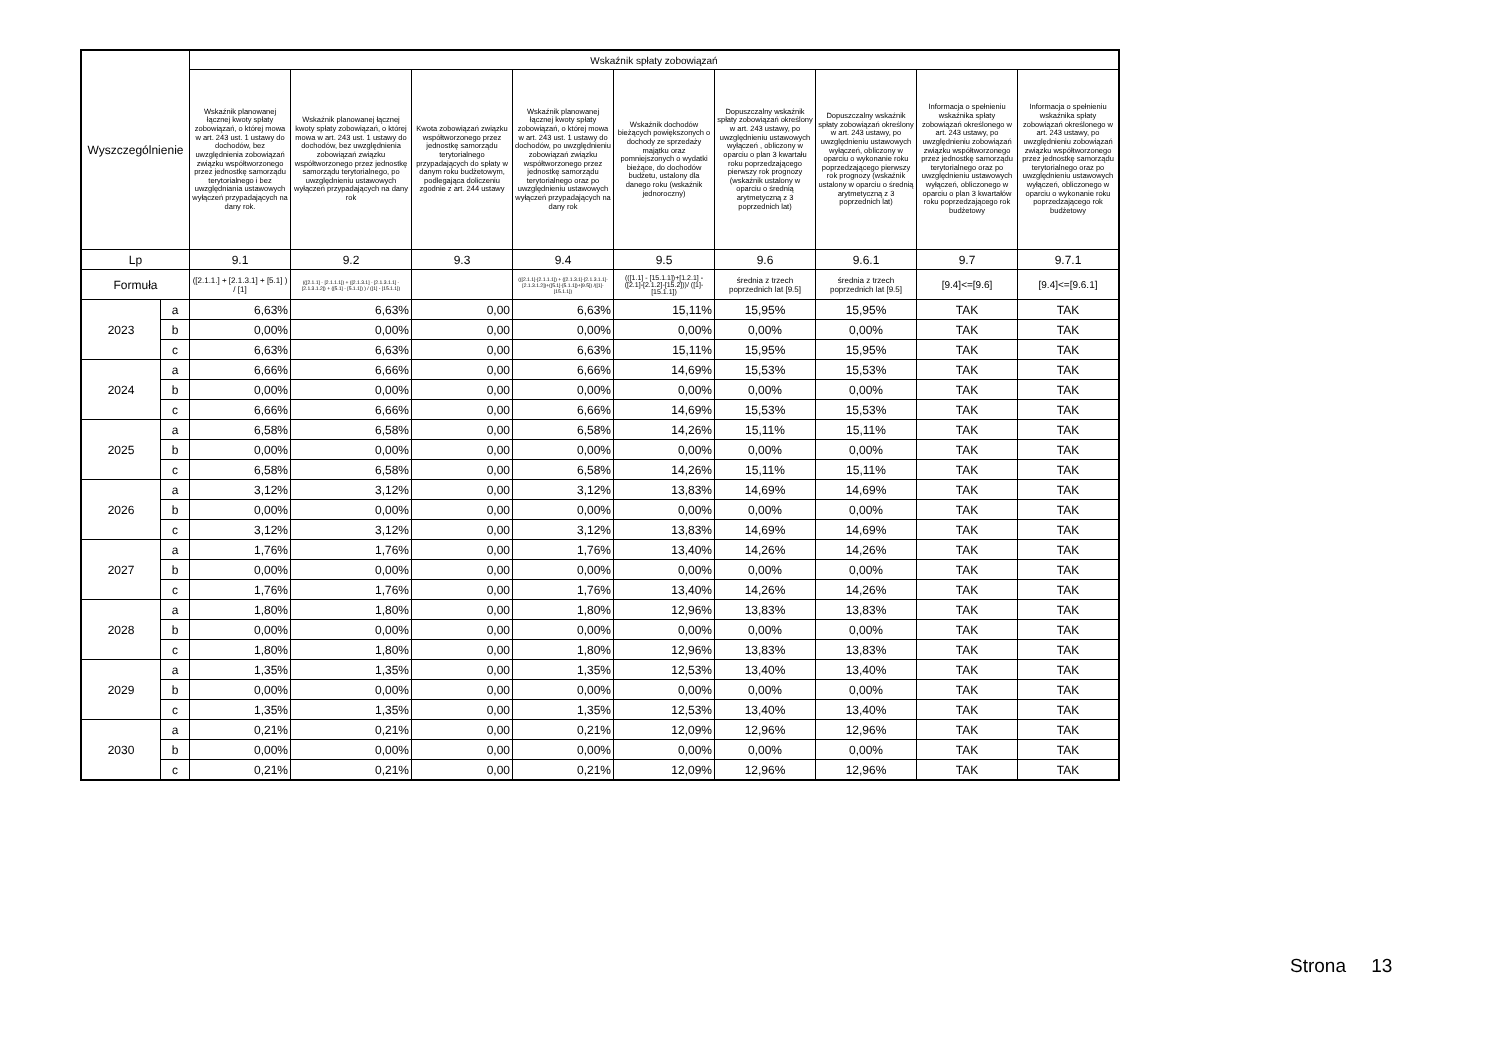| Wyszczególnienie | | Wskaźnik spłaty zobowiązań | | | | | | | | |
| --- | --- | --- | --- | --- | --- | --- | --- | --- | --- | --- |
| | | Wskaźnik planowanej łącznej kwoty spłaty zobowiązań, o której mowa w art. 243 ust. 1 ustawy do dochodów, bez uwzględnienia zobowiązań związku współtworzonego przez jednostkę samorządu terytorialnego i bez uwzględniania ustawowych wyłączeń przypadających na dany rok. | Wskaźnik planowanej łącznej kwoty spłaty zobowiązań, o której mowa w art. 243 ust. 1 ustawy do dochodów, bez uwzględnienia zobowiązań związku współtworzonego przez jednostkę samorządu terytorialnego, po uwzględnieniu ustawowych wyłączeń przypadających na dany rok | Kwota zobowiązań związku współtworzonego przez jednostkę samorządu terytorialnego przypadających do spłaty w danym roku budżetowym, podlegająca doliczeniu zgodnie z art. 244 ustawy | Wskaźnik planowanej łącznej kwoty spłaty zobowiązań, o której mowa w art. 243 ust. 1 ustawy do dochodów, po uwzględnieniu zobowiązań związku współtworzonego przez jednostkę samorządu terytorialnego oraz po uwzględnieniu ustawowych wyłączeń przypadających na dany rok | Wskaźnik dochodów bieżących powiększonych o dochody ze sprzedaży majątku oraz pomniejszonych o wydatki bieżące, do dochodów budżetu, ustalony dla danego roku (wskaźnik jednoroczny) | Dopuszczalny wskaźnik spłaty zobowiązań określony w art. 243 ustawy, po uwzględnieniu ustawowych wyłączeń , obliczony w oparciu o plan 3 kwartału roku poprzedzającego pierwszy rok prognozy (wskaźnik ustalony w oparciu o średnią arytmetyczną z 3 poprzednich lat) | Dopuszczalny wskaźnik spłaty zobowiązań określony w art. 243 ustawy, po uwzględnieniu ustawowych wyłączeń, obliczony w oparciu o wykonanie roku poprzedzającego pierwszy rok prognozy (wskaźnik ustalony w oparciu o średnią arytmetyczną z 3 poprzednich lat) | Informacja o spełnieniu wskaźnika spłaty zobowiązań określonego w art. 243 ustawy, po uwzględnieniu zobowiązań związku współtworzonego przez jednostkę samorządu terytorialnego oraz po uwzględnieniu ustawowych wyłączeń, obliczonego w oparciu o plan 3 kwartałów roku poprzedzającego rok budżetowy | Informacja o spełnieniu wskaźnika spłaty zobowiązań określonego w art. 243 ustawy, po uwzględnieniu zobowiązań związku współtworzonego przez jednostkę samorządu terytorialnego oraz po uwzględnieniu ustawowych wyłączeń, obliczonego w oparciu o wykonanie roku poprzedzającego rok budżetowy |
| Lp | | 9.1 | 9.2 | 9.3 | 9.4 | 9.5 | 9.6 | 9.6.1 | 9.7 | 9.7.1 |
| Formuła | | ([2.1.1.] + [2.1.3.1] + [5.1] ) / [1] | (([2.1.1] - [2.1.1.1]) + ([2.1.3.1] - [2.1.3.1.1] - [2.1.3.1.2]) + ([5.1] - [5.1.1]) ) / ([1] - [15.1.1]) | | (([2.1.1]-[2.1.1.1]) + ([2.1.3.1]-[2.1.3.1.1]-[2.1.3.1.2])+([5.1]-[5.1.1])+[9.5]) /([1]-[15.1.1]) | (([1.1] - [15.1.1])+[1.2.1] - ([2.1]-[2.1.2]-[15.2]))/ ([1]-[15.1.1]) | średnia z trzech poprzednich lat [9.5] | średnia z trzech poprzednich lat [9.5] | [9.4]<=[9.6] | [9.4]<=[9.6.1] |
| 2023 | a | 6,63% | 6,63% | 0,00 | 6,63% | 15,11% | 15,95% | 15,95% | TAK | TAK |
| | b | 0,00% | 0,00% | 0,00 | 0,00% | 0,00% | 0,00% | 0,00% | TAK | TAK |
| | c | 6,63% | 6,63% | 0,00 | 6,63% | 15,11% | 15,95% | 15,95% | TAK | TAK |
| 2024 | a | 6,66% | 6,66% | 0,00 | 6,66% | 14,69% | 15,53% | 15,53% | TAK | TAK |
| | b | 0,00% | 0,00% | 0,00 | 0,00% | 0,00% | 0,00% | 0,00% | TAK | TAK |
| | c | 6,66% | 6,66% | 0,00 | 6,66% | 14,69% | 15,53% | 15,53% | TAK | TAK |
| 2025 | a | 6,58% | 6,58% | 0,00 | 6,58% | 14,26% | 15,11% | 15,11% | TAK | TAK |
| | b | 0,00% | 0,00% | 0,00 | 0,00% | 0,00% | 0,00% | 0,00% | TAK | TAK |
| | c | 6,58% | 6,58% | 0,00 | 6,58% | 14,26% | 15,11% | 15,11% | TAK | TAK |
| 2026 | a | 3,12% | 3,12% | 0,00 | 3,12% | 13,83% | 14,69% | 14,69% | TAK | TAK |
| | b | 0,00% | 0,00% | 0,00 | 0,00% | 0,00% | 0,00% | 0,00% | TAK | TAK |
| | c | 3,12% | 3,12% | 0,00 | 3,12% | 13,83% | 14,69% | 14,69% | TAK | TAK |
| 2027 | a | 1,76% | 1,76% | 0,00 | 1,76% | 13,40% | 14,26% | 14,26% | TAK | TAK |
| | b | 0,00% | 0,00% | 0,00 | 0,00% | 0,00% | 0,00% | 0,00% | TAK | TAK |
| | c | 1,76% | 1,76% | 0,00 | 1,76% | 13,40% | 14,26% | 14,26% | TAK | TAK |
| 2028 | a | 1,80% | 1,80% | 0,00 | 1,80% | 12,96% | 13,83% | 13,83% | TAK | TAK |
| | b | 0,00% | 0,00% | 0,00 | 0,00% | 0,00% | 0,00% | 0,00% | TAK | TAK |
| | c | 1,80% | 1,80% | 0,00 | 1,80% | 12,96% | 13,83% | 13,83% | TAK | TAK |
| 2029 | a | 1,35% | 1,35% | 0,00 | 1,35% | 12,53% | 13,40% | 13,40% | TAK | TAK |
| | b | 0,00% | 0,00% | 0,00 | 0,00% | 0,00% | 0,00% | 0,00% | TAK | TAK |
| | c | 1,35% | 1,35% | 0,00 | 1,35% | 12,53% | 13,40% | 13,40% | TAK | TAK |
| 2030 | a | 0,21% | 0,21% | 0,00 | 0,21% | 12,09% | 12,96% | 12,96% | TAK | TAK |
| | b | 0,00% | 0,00% | 0,00 | 0,00% | 0,00% | 0,00% | 0,00% | TAK | TAK |
| | c | 0,21% | 0,21% | 0,00 | 0,21% | 12,09% | 12,96% | 12,96% | TAK | TAK |
Strona 13